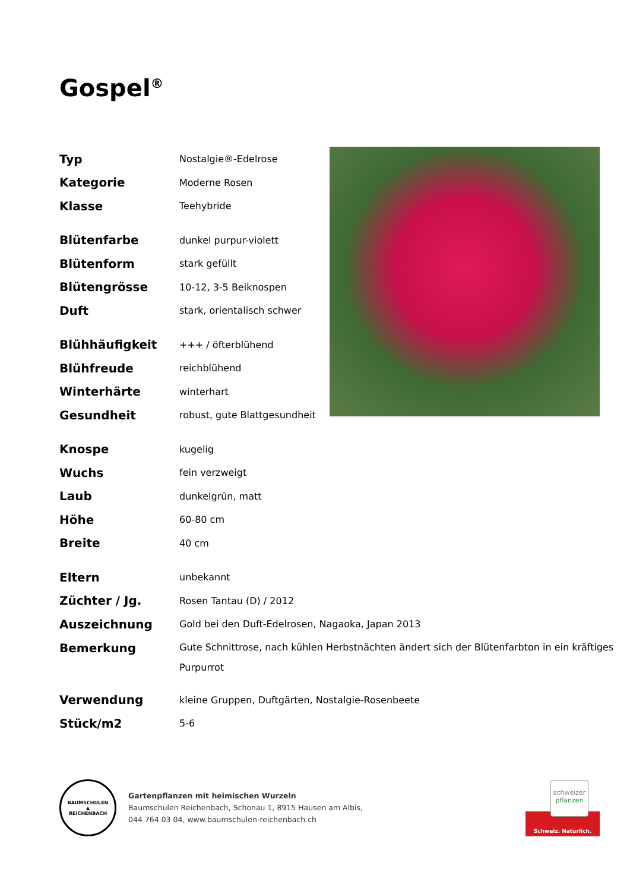Gospel<sup>®</sup>
| Typ | Nostalgie®-Edelrose |
| Kategorie | Moderne Rosen |
| Klasse | Teehybride |
| Blütenfarbe | dunkel purpur-violett |
| Blütenform | stark gefüllt |
| Blütengrösse | 10-12, 3-5 Beiknospen |
| Duft | stark, orientalisch schwer |
| Blühhäufigkeit | +++ / öfterblühend |
| Blühfreude | reichblühend |
| Winterhärte | winterhart |
| Gesundheit | robust, gute Blattgesundheit |
| Knospe | kugelig |
| Wuchs | fein verzweigt |
| Laub | dunkelgrün, matt |
| Höhe | 60-80 cm |
| Breite | 40 cm |
| Eltern | unbekannt |
| Züchter / Jg. | Rosen Tantau (D) / 2012 |
| Auszeichnung | Gold bei den Duft-Edelrosen, Nagaoka, Japan 2013 |
| Bemerkung | Gute Schnittrose, nach kühlen Herbstnächten ändert sich der Blütenfarbton in ein kräftiges Purpurrot |
| Verwendung | kleine Gruppen, Duftgärten, Nostalgie-Rosenbeete |
| Stück/m2 | 5-6 |
BAUMSCHULEN
▲
REICHENBACH
Gartenpflanzen mit heimischen Wurzeln
Baumschulen Reichenbach, Schonau 1, 8915 Hausen am Albis,
044 764 03 04, www.baumschulen-reichenbach.ch
schweizer
pflanzen
Schweiz. Natürlich.